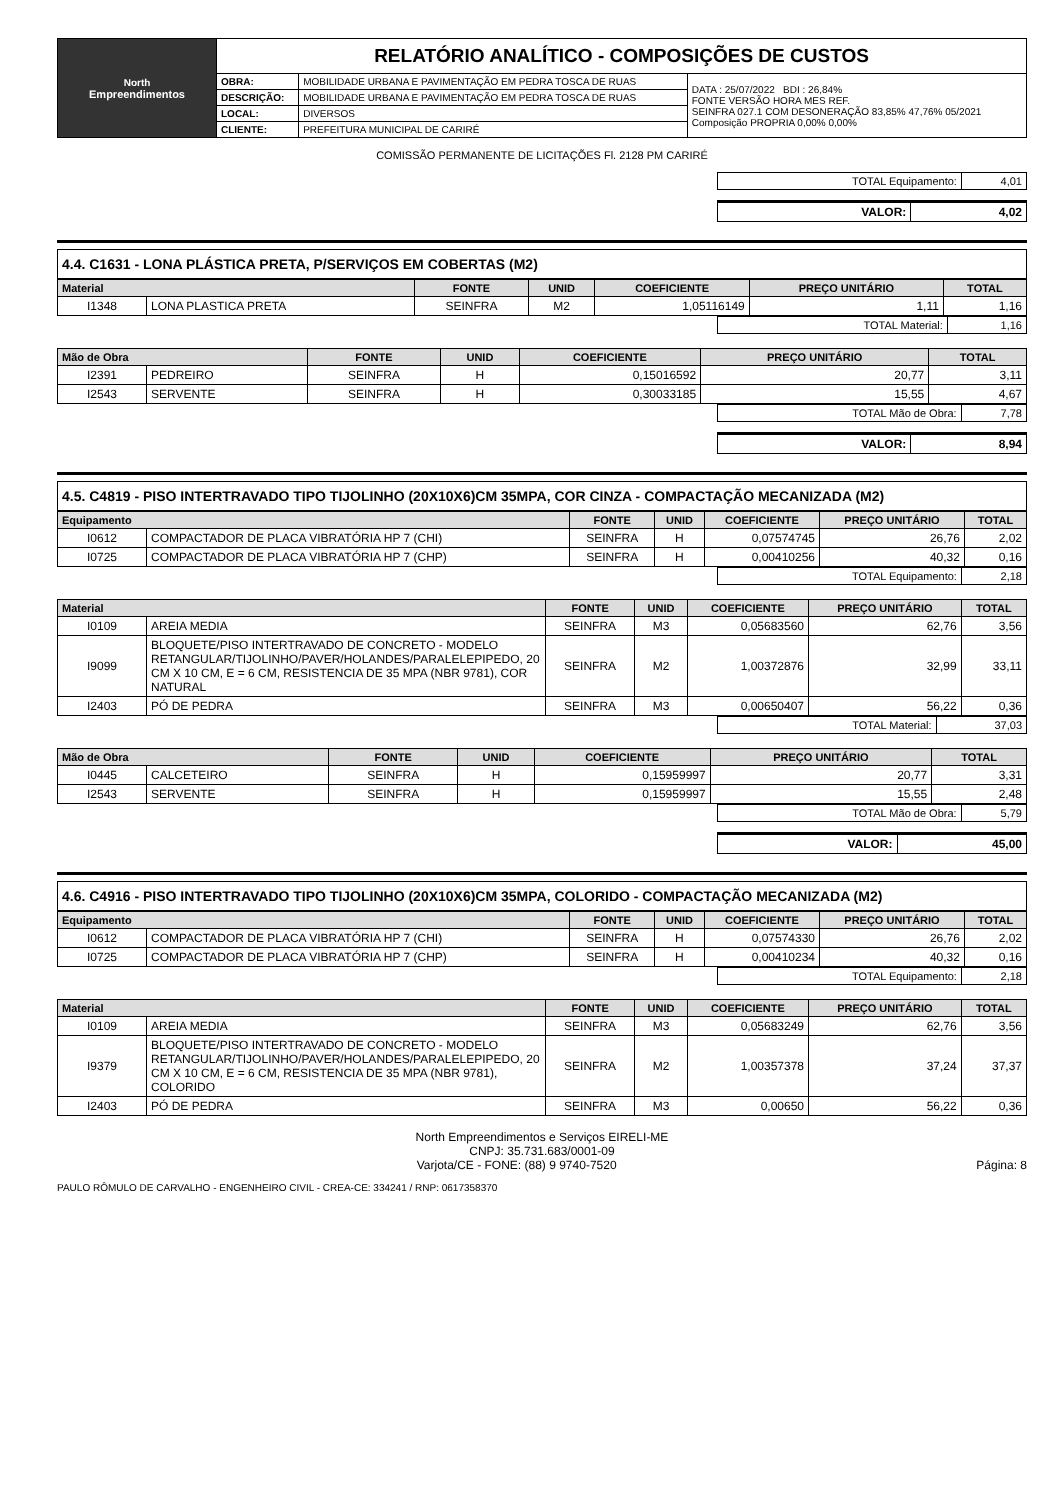| North Empreendimentos | RELATÓRIO ANALÍTICO - COMPOSIÇÕES DE CUSTOS | | |
| | OBRA: | MOBILIDADE URBANA E PAVIMENTAÇÃO EM PEDRA TOSCA DE RUAS | DATA : 25/07/2022 BDI : 26,84% FONTE VERSÃO HORA MES REF. SEINFRA 027.1 COM DESONERAÇÃO 83,85% 47,76% 05/2021 Composição PROPRIA 0,00% 0,00% |
| | DESCRIÇÃO: | MOBILIDADE URBANA E PAVIMENTAÇÃO EM PEDRA TOSCA DE RUAS | |
| | LOCAL: | DIVERSOS | |
| | CLIENTE: | PREFEITURA MUNICIPAL DE CARIRÉ | |
COMISSÃO PERMANENTE DE LICITAÇÕES Fl. 2128 PM CARIRÉ
| TOTAL Equipamento: | 4,01 |
| VALOR: | 4,02 |
4.4. C1631 - LONA PLÁSTICA PRETA, P/SERVIÇOS EM COBERTAS (M2)
| Material | | FONTE | UNID | COEFICIENTE | PREÇO UNITÁRIO | TOTAL |
| --- | --- | --- | --- | --- | --- | --- |
| I1348 | LONA PLASTICA PRETA | SEINFRA | M2 | 1,05116149 | 1,11 | 1,16 |
| TOTAL Material: | 1,16 |
| Mão de Obra | | FONTE | UNID | COEFICIENTE | PREÇO UNITÁRIO | TOTAL |
| --- | --- | --- | --- | --- | --- | --- |
| I2391 | PEDREIRO | SEINFRA | H | 0,15016592 | 20,77 | 3,11 |
| I2543 | SERVENTE | SEINFRA | H | 0,30033185 | 15,55 | 4,67 |
| TOTAL Mão de Obra: | 7,78 |
| VALOR: | 8,94 |
4.5. C4819 - PISO INTERTRAVADO TIPO TIJOLINHO (20X10X6)CM 35MPA, COR CINZA - COMPACTAÇÃO MECANIZADA (M2)
| Equipamento | | FONTE | UNID | COEFICIENTE | PREÇO UNITÁRIO | TOTAL |
| --- | --- | --- | --- | --- | --- | --- |
| I0612 | COMPACTADOR DE PLACA VIBRATÓRIA HP 7 (CHI) | SEINFRA | H | 0,07574745 | 26,76 | 2,02 |
| I0725 | COMPACTADOR DE PLACA VIBRATÓRIA HP 7 (CHP) | SEINFRA | H | 0,00410256 | 40,32 | 0,16 |
| TOTAL Equipamento: | 2,18 |
| Material | | FONTE | UNID | COEFICIENTE | PREÇO UNITÁRIO | TOTAL |
| --- | --- | --- | --- | --- | --- | --- |
| I0109 | AREIA MEDIA | SEINFRA | M3 | 0,05683560 | 62,76 | 3,56 |
| I9099 | BLOQUETE/PISO INTERTRAVADO DE CONCRETO - MODELO RETANGULAR/TIJOLINHO/PAVER/HOLANDES/PARALELEPIPEDO, 20 CM X 10 CM, E = 6 CM, RESISTENCIA DE 35 MPA (NBR 9781), COR NATURAL | SEINFRA | M2 | 1,00372876 | 32,99 | 33,11 |
| I2403 | PÓ DE PEDRA | SEINFRA | M3 | 0,00650407 | 56,22 | 0,36 |
| TOTAL Material: | 37,03 |
| Mão de Obra | | FONTE | UNID | COEFICIENTE | PREÇO UNITÁRIO | TOTAL |
| --- | --- | --- | --- | --- | --- | --- |
| I0445 | CALCETEIRO | SEINFRA | H | 0,15959997 | 20,77 | 3,31 |
| I2543 | SERVENTE | SEINFRA | H | 0,15959997 | 15,55 | 2,48 |
| TOTAL Mão de Obra: | 5,79 |
| VALOR: | 45,00 |
4.6. C4916 - PISO INTERTRAVADO TIPO TIJOLINHO (20X10X6)CM 35MPA, COLORIDO - COMPACTAÇÃO MECANIZADA (M2)
| Equipamento | | FONTE | UNID | COEFICIENTE | PREÇO UNITÁRIO | TOTAL |
| --- | --- | --- | --- | --- | --- | --- |
| I0612 | COMPACTADOR DE PLACA VIBRATÓRIA HP 7 (CHI) | SEINFRA | H | 0,07574330 | 26,76 | 2,02 |
| I0725 | COMPACTADOR DE PLACA VIBRATÓRIA HP 7 (CHP) | SEINFRA | H | 0,00410234 | 40,32 | 0,16 |
| TOTAL Equipamento: | 2,18 |
| Material | | FONTE | UNID | COEFICIENTE | PREÇO UNITÁRIO | TOTAL |
| --- | --- | --- | --- | --- | --- | --- |
| I0109 | AREIA MEDIA | SEINFRA | M3 | 0,05683249 | 62,76 | 3,56 |
| I9379 | BLOQUETE/PISO INTERTRAVADO DE CONCRETO - MODELO RETANGULAR/TIJOLINHO/PAVER/HOLANDES/PARALELEPIPEDO, 20 CM X 10 CM, E = 6 CM, RESISTENCIA DE 35 MPA (NBR 9781), COLORIDO | SEINFRA | M2 | 1,00357378 | 37,24 | 37,37 |
| I2403 | PÓ DE PEDRA | SEINFRA | M3 | 0,00650 | 56,22 | 0,36 |
North Empreendimentos e Serviços EIRELI-ME
CNPJ: 35.731.683/0001-09
Varjota/CE - FONE: (88) 9 9740-7520 Página: 8
PAULO RÔMULO DE CARVALHO - ENGENHEIRO CIVIL - CREA-CE: 334241 / RNP: 0617358370